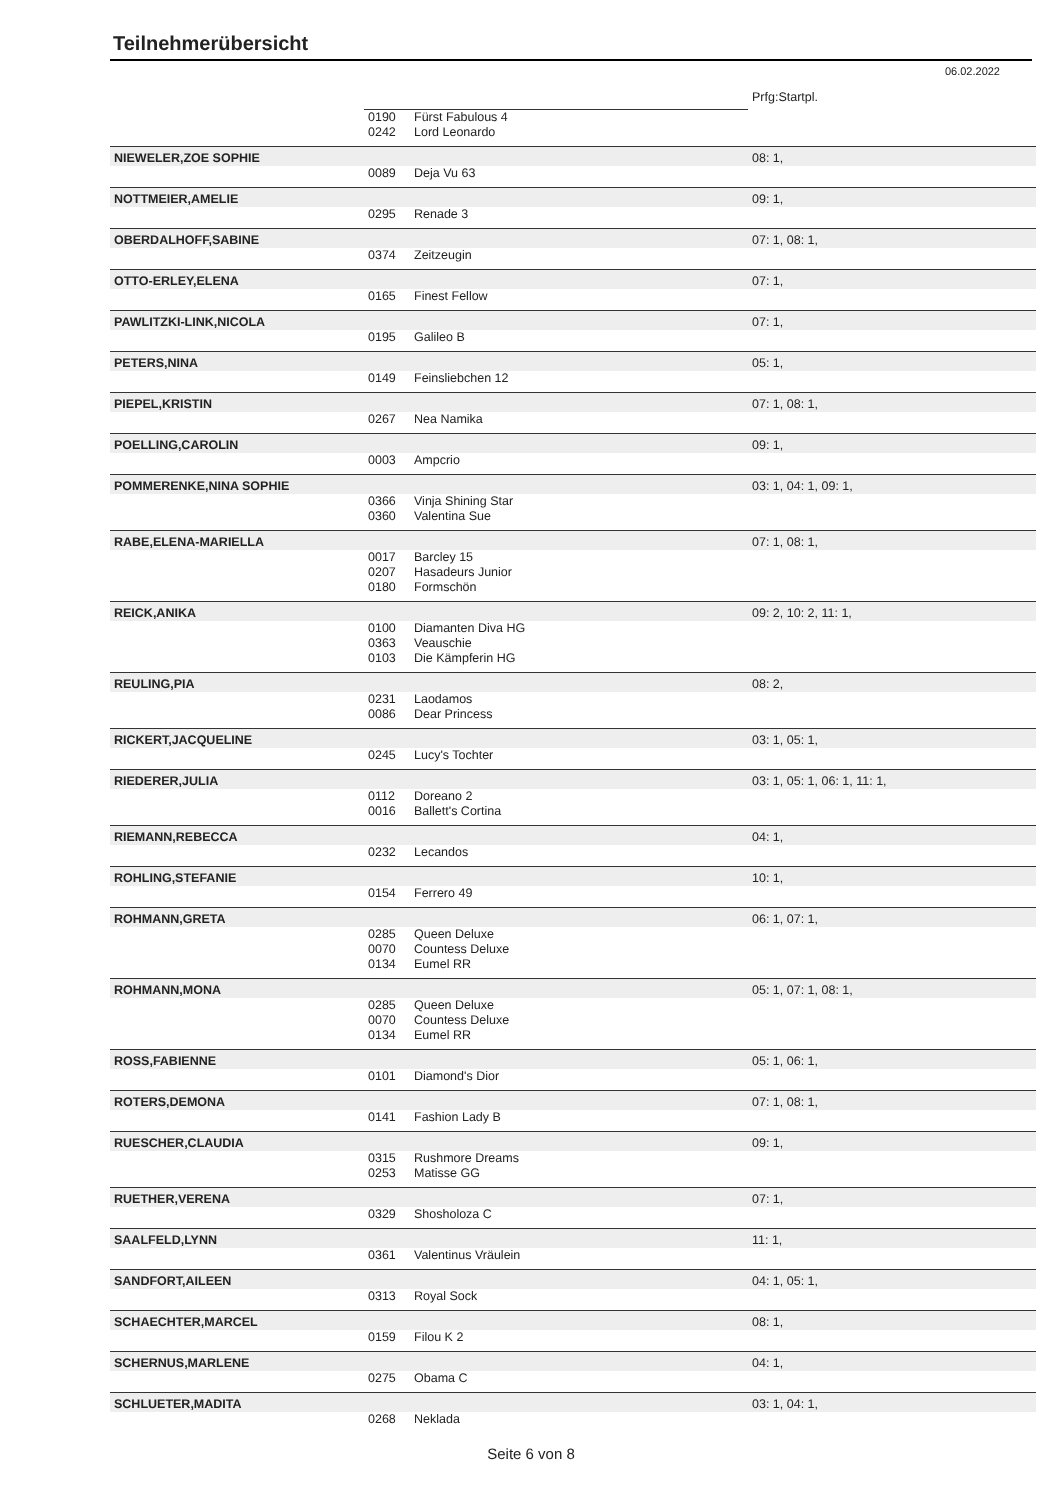Teilnehmerübersicht
06.02.2022
| | | | Prfg:Startpl. |
| | 0190 | Fürst Fabulous 4 | |
| | 0242 | Lord Leonardo | |
| NIEWELER,ZOE SOPHIE | | | 08: 1, |
| | 0089 | Deja Vu 63 | |
| NOTTMEIER,AMELIE | | | 09: 1, |
| | 0295 | Renade 3 | |
| OBERDALHOFF,SABINE | | | 07: 1, 08: 1, |
| | 0374 | Zeitzeugin | |
| OTTO-ERLEY,ELENA | | | 07: 1, |
| | 0165 | Finest Fellow | |
| PAWLITZKI-LINK,NICOLA | | | 07: 1, |
| | 0195 | Galileo B | |
| PETERS,NINA | | | 05: 1, |
| | 0149 | Feinsliebchen 12 | |
| PIEPEL,KRISTIN | | | 07: 1, 08: 1, |
| | 0267 | Nea Namika | |
| POELLING,CAROLIN | | | 09: 1, |
| | 0003 | Ampcrio | |
| POMMERENKE,NINA SOPHIE | | | 03: 1, 04: 1, 09: 1, |
| | 0366 | Vinja Shining Star | |
| | 0360 | Valentina Sue | |
| RABE,ELENA-MARIELLA | | | 07: 1, 08: 1, |
| | 0017 | Barcley 15 | |
| | 0207 | Hasadeurs Junior | |
| | 0180 | Formschön | |
| REICK,ANIKA | | | 09: 2, 10: 2, 11: 1, |
| | 0100 | Diamanten Diva HG | |
| | 0363 | Veauschie | |
| | 0103 | Die Kämpferin HG | |
| REULING,PIA | | | 08: 2, |
| | 0231 | Laodamos | |
| | 0086 | Dear Princess | |
| RICKERT,JACQUELINE | | | 03: 1, 05: 1, |
| | 0245 | Lucy's Tochter | |
| RIEDERER,JULIA | | | 03: 1, 05: 1, 06: 1, 11: 1, |
| | 0112 | Doreano 2 | |
| | 0016 | Ballett's Cortina | |
| RIEMANN,REBECCA | | | 04: 1, |
| | 0232 | Lecandos | |
| ROHLING,STEFANIE | | | 10: 1, |
| | 0154 | Ferrero 49 | |
| ROHMANN,GRETA | | | 06: 1, 07: 1, |
| | 0285 | Queen Deluxe | |
| | 0070 | Countess Deluxe | |
| | 0134 | Eumel RR | |
| ROHMANN,MONA | | | 05: 1, 07: 1, 08: 1, |
| | 0285 | Queen Deluxe | |
| | 0070 | Countess Deluxe | |
| | 0134 | Eumel RR | |
| ROSS,FABIENNE | | | 05: 1, 06: 1, |
| | 0101 | Diamond's Dior | |
| ROTERS,DEMONA | | | 07: 1, 08: 1, |
| | 0141 | Fashion Lady B | |
| RUESCHER,CLAUDIA | | | 09: 1, |
| | 0315 | Rushmore Dreams | |
| | 0253 | Matisse GG | |
| RUETHER,VERENA | | | 07: 1, |
| | 0329 | Shosholoza C | |
| SAALFELD,LYNN | | | 11: 1, |
| | 0361 | Valentinus Vräulein | |
| SANDFORT,AILEEN | | | 04: 1, 05: 1, |
| | 0313 | Royal Sock | |
| SCHAECHTER,MARCEL | | | 08: 1, |
| | 0159 | Filou K 2 | |
| SCHERNUS,MARLENE | | | 04: 1, |
| | 0275 | Obama C | |
| SCHLUETER,MADITA | | | 03: 1, 04: 1, |
| | 0268 | Neklada | |
Seite 6 von 8